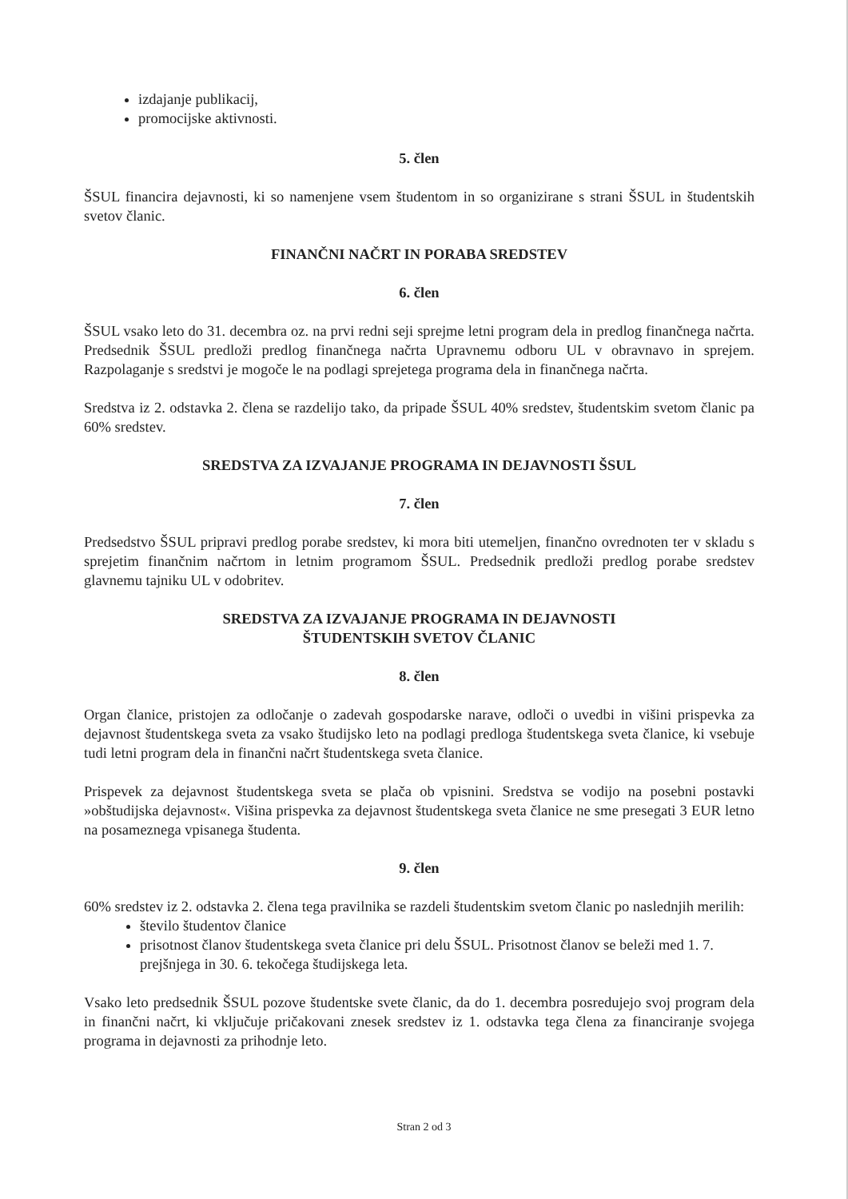izdajanje publikacij,
promocijske aktivnosti.
5. člen
ŠSUL financira dejavnosti, ki so namenjene vsem študentom in so organizirane s strani ŠSUL in študentskih svetov članic.
FINANČNI NAČRT IN PORABA SREDSTEV
6. člen
ŠSUL vsako leto do 31. decembra oz. na prvi redni seji sprejme letni program dela in predlog finančnega načrta. Predsednik ŠSUL predloži predlog finančnega načrta Upravnemu odboru UL v obravnavo in sprejem. Razpolaganje s sredstvi je mogoče le na podlagi sprejetega programa dela in finančnega načrta.
Sredstva iz 2. odstavka 2. člena se razdelijo tako, da pripade ŠSUL 40% sredstev, študentskim svetom članic pa 60% sredstev.
SREDSTVA ZA IZVAJANJE PROGRAMA IN DEJAVNOSTI ŠSUL
7. člen
Predsedstvo ŠSUL pripravi predlog porabe sredstev, ki mora biti utemeljen, finančno ovrednoten ter v skladu s sprejetim finančnim načrtom in letnim programom ŠSUL. Predsednik predloži predlog porabe sredstev glavnemu tajniku UL v odobritev.
SREDSTVA ZA IZVAJANJE PROGRAMA IN DEJAVNOSTI
ŠTUDENTSKIH SVETOV ČLANIC
8. člen
Organ članice, pristojen za odločanje o zadevah gospodarske narave, odloči o uvedbi in višini prispevka za dejavnost študentskega sveta za vsako študijsko leto na podlagi predloga študentskega sveta članice, ki vsebuje tudi letni program dela in finančni načrt študentskega sveta članice.
Prispevek za dejavnost študentskega sveta se plača ob vpisnini. Sredstva se vodijo na posebni postavki »obštudijska dejavnost«. Višina prispevka za dejavnost študentskega sveta članice ne sme presegati 3 EUR letno na posameznega vpisanega študenta.
9. člen
60% sredstev iz 2. odstavka 2. člena tega pravilnika se razdeli študentskim svetom članic po naslednjih merilih:
število študentov članice
prisotnost članov študentskega sveta članice pri delu ŠSUL. Prisotnost članov se beleži med 1. 7. prejšnjega in 30. 6. tekočega študijskega leta.
Vsako leto predsednik ŠSUL pozove študentske svete članic, da do 1. decembra posredujejo svoj program dela in finančni načrt, ki vključuje pričakovani znesek sredstev iz 1. odstavka tega člena za financiranje svojega programa in dejavnosti za prihodnje leto.
Stran 2 od 3